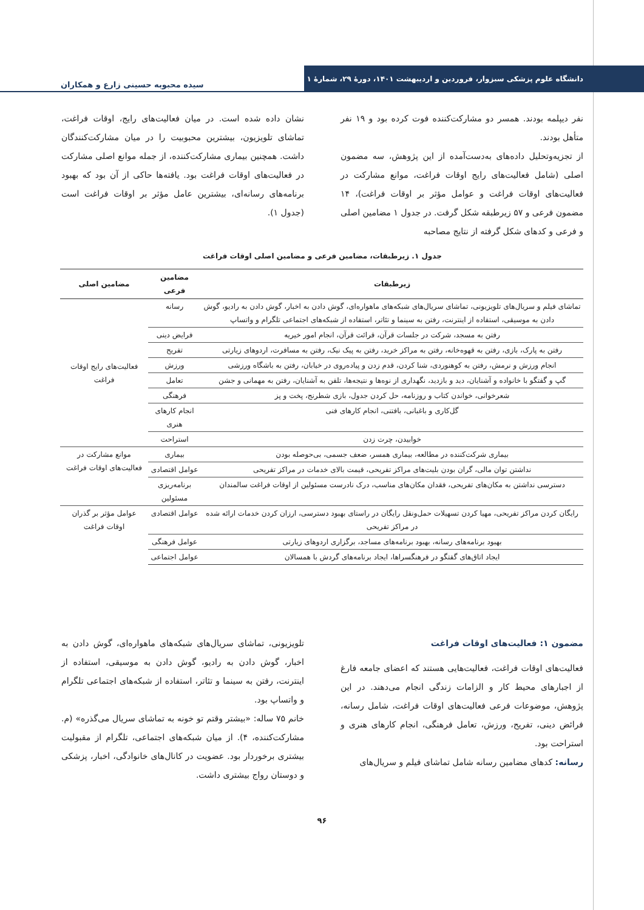دانشگاه علوم پزشکی سبزوار، فروردین و اردیبهشت ۱۴۰۱، دورهٔ ۲۹، شمارهٔ ۱
سیده محبوبه حسینی زارع و همکاران
نفر دیپلمه بودند. همسر دو مشارکت‌کننده فوت کرده بود و ۱۹ نفر متأهل بودند.
از تجزیه‌وتحلیل داده‌های به‌دست‌آمده از این پژوهش، سه مضمون اصلی (شامل فعالیت‌های رایج اوقات فراغت، موانع مشارکت در فعالیت‌های اوقات فراغت و عوامل مؤثر بر اوقات فراغت)، ۱۴ مضمون فرعی و ۵۷ زیرطبقه شکل گرفت. در جدول ۱ مضامین اصلی و فرعی و کدهای شکل گرفته از نتایج مصاحبه
نشان داده شده است. در میان فعالیت‌های رایج، اوقات فراغت، تماشای تلویزیون، بیشترین محبوبیت را در میان مشارکت‌کنندگان داشت. همچنین بیماری مشارکت‌کننده، از جمله موانع اصلی مشارکت در فعالیت‌های اوقات فراغت بود. یافته‌ها حاکی از آن بود که بهبود برنامه‌های رسانه‌ای، بیشترین عامل مؤثر بر اوقات فراغت است (جدول ۱).
جدول ۱. زیرطبقات، مضامین فرعی و مضامین اصلی اوقات فراغت
| زیرطبقات | مضامین فرعی | مضامین اصلی |
| --- | --- | --- |
| تماشای فیلم و سریال‌های تلویزیونی، تماشای سریال‌های شبکه‌های ماهواره‌ای، گوش دادن به اخبار، گوش دادن به رادیو، گوش دادن به موسیقی، استفاده از اینترنت، رفتن به سینما و تئاتر، استفاده از شبکه‌های اجتماعی تلگرام و واتساپ | رسانه | فعالیت‌های رایج اوقات فراغت |
| رفتن به مسجد، شرکت در جلسات قرآن، قرائت قرآن، انجام امور خیریه | فرایض دینی | |
| رفتن به پارک، بازی، رفتن به قهوه‌خانه، رفتن به مراکز خرید، رفتن به پیک نیک، رفتن به مسافرت، اردوهای زیارتی | تفریح | |
| انجام ورزش و نرمش، رفتن به کوهنوردی، شنا کردن، قدم زدن و پیاده‌روی در خیابان، رفتن به باشگاه ورزشی | ورزش | |
| گپ و گفتگو با خانواده و آشنایان، دید و بازدید، نگهداری از نوه‌ها و نتیجه‌ها، تلفن به آشنایان، رفتن به مهمانی و جشن | تعامل | |
| شعرخوانی، خواندن کتاب و روزنامه، حل کردن جدول، بازی شطرنج، پخت و پز | فرهنگی | |
| گل‌کاری و باغبانی، بافتنی، انجام کارهای فنی | انجام کارهای هنری | |
| خوابیدن، چرت زدن | استراحت | |
| بیماری شرکت‌کننده در مطالعه، بیماری همسر، ضعف جسمی، بی‌حوصله بودن | بیماری | موانع مشارکت در فعالیت‌های اوقات فراغت |
| نداشتن توان مالی، گران بودن بلیت‌های مراکز تفریحی، قیمت بالای خدمات در مراکز تفریحی | عوامل اقتصادی | |
| دسترسی نداشتن به مکان‌های تفریحی، فقدان مکان‌های مناسب، درک نادرست مسئولین از اوقات فراغت سالمندان | برنامه‌ریزی مسئولین | |
| رایگان کردن مراکز تفریحی، مهیا کردن تسهیلات حمل‌ونقل رایگان در راستای بهبود دسترسی، ارزان کردن خدمات ارائه شده در مراکز تفریحی | عوامل اقتصادی | عوامل مؤثر بر گذران اوقات فراغت |
| بهبود برنامه‌های رسانه، بهبود برنامه‌های مساجد، برگزاری اردوهای زیارتی | عوامل فرهنگی | |
| ایجاد اتاق‌های گفتگو در فرهنگسراها، ایجاد برنامه‌های گردش با همسالان | عوامل اجتماعی | |
مضمون ۱: فعالیت‌های اوقات فراغت
فعالیت‌های اوقات فراغت، فعالیت‌هایی هستند که اعضای جامعه فارغ از اجبارهای محیط کار و الزامات زندگی انجام می‌دهند. در این پژوهش، موضوعات فرعی فعالیت‌های اوقات فراغت، شامل رسانه، فرائض دینی، تفریح، ورزش، تعامل فرهنگی، انجام کارهای هنری و استراحت بود.
رسانه: کدهای مضامین رسانه شامل تماشای فیلم و سریال‌های
تلویزیونی، تماشای سریال‌های شبکه‌های ماهواره‌ای، گوش دادن به اخبار، گوش دادن به رادیو، گوش دادن به موسیقی، استفاده از اینترنت، رفتن به سینما و تئاتر، استفاده از شبکه‌های اجتماعی تلگرام و واتساپ بود.
خانم ۷۵ ساله: «بیشتر وقتم تو خونه به تماشای سریال می‌گذره» (م. مشارکت‌کننده، ۴). از میان شبکه‌های اجتماعی، تلگرام از مقبولیت بیشتری برخوردار بود. عضویت در کانال‌های خانوادگی، اخبار، پزشکی و دوستان رواج بیشتری داشت.
۹۶